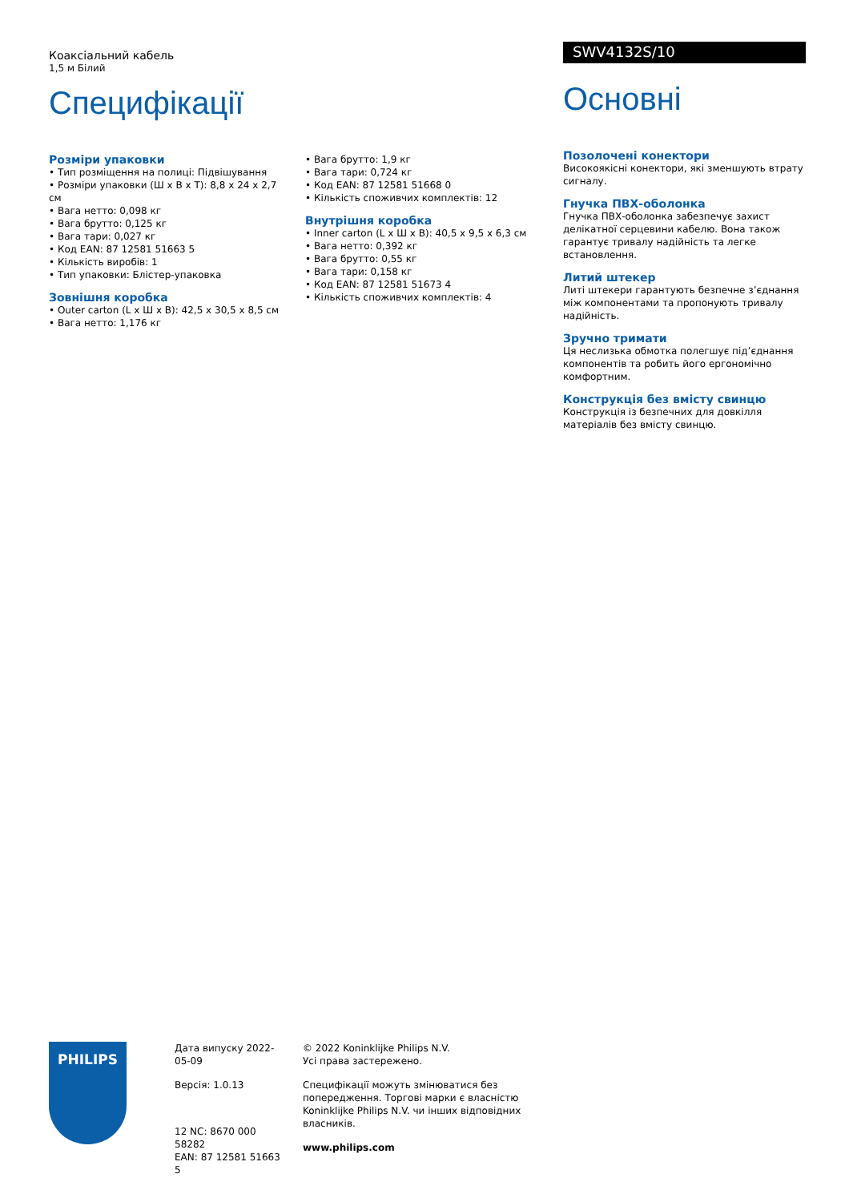Коаксіальний кабель
1,5 м Білий
Специфікації
Розміри упаковки
• Тип розміщення на полиці: Підвішування
• Розміри упаковки (Ш x В x Т): 8,8 x 24 x 2,7 см
• Вага нетто: 0,098 кг
• Вага брутто: 0,125 кг
• Вага тари: 0,027 кг
• Код EAN: 87 12581 51663 5
• Кількість виробів: 1
• Тип упаковки: Блістер-упаковка
Зовнішня коробка
• Outer carton (L x Ш x В): 42,5 x 30,5 x 8,5 см
• Вага нетто: 1,176 кг
• Вага брутто: 1,9 кг
• Вага тари: 0,724 кг
• Код EAN: 87 12581 51668 0
• Кількість споживчих комплектів: 12
Внутрішня коробка
• Inner carton (L x Ш x В): 40,5 x 9,5 x 6,3 см
• Вага нетто: 0,392 кг
• Вага брутто: 0,55 кг
• Вага тари: 0,158 кг
• Код EAN: 87 12581 51673 4
• Кількість споживчих комплектів: 4
SWV4132S/10
Основні
Позолочені конектори
Високоякісні конектори, які зменшують втрату сигналу.
Гнучка ПВХ-оболонка
Гнучка ПВХ-оболонка забезпечує захист делікатної серцевини кабелю. Вона також гарантує тривалу надійність та легке встановлення.
Литий штекер
Литі штекери гарантують безпечне з’єднання між компонентами та пропонують тривалу надійність.
Зручно тримати
Ця неслизька обмотка полегшує під’єднання компонентів та робить його ергономічно комфортним.
Конструкція без вмісту свинцю
Конструкція із безпечних для довкілля матеріалів без вмісту свинцю.
PHILIPS
Дата випуску 2022-05-09
Версія: 1.0.13
12 NC: 8670 000 58282
EAN: 87 12581 51663 5
© 2022 Koninklijke Philips N.V.
Усі права застережено.
Специфікації можуть змінюватися без попередження. Торгові марки є власністю Koninklijke Philips N.V. чи інших відповідних власників.
www.philips.com